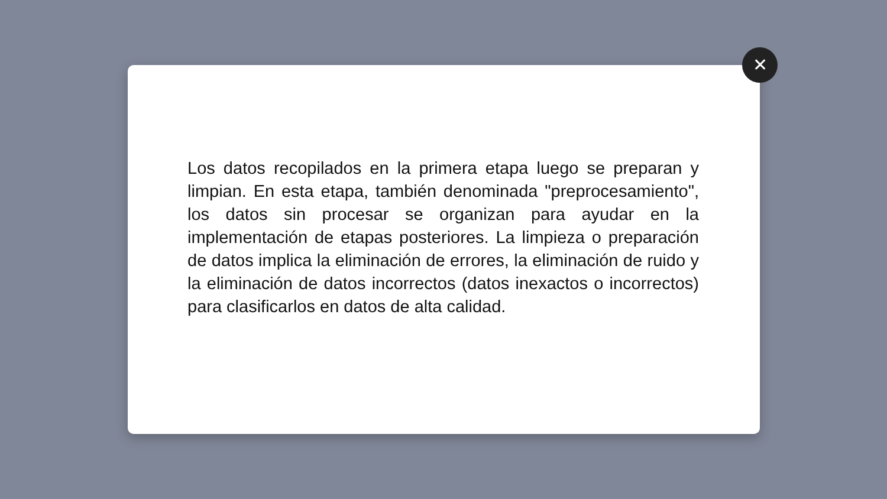Los datos recopilados en la primera etapa luego se preparan y limpian. En esta etapa, también denominada "preprocesamiento", los datos sin procesar se organizan para ayudar en la implementación de etapas posteriores. La limpieza o preparación de datos implica la eliminación de errores, la eliminación de ruido y la eliminación de datos incorrectos (datos inexactos o incorrectos) para clasificarlos en datos de alta calidad.
✕